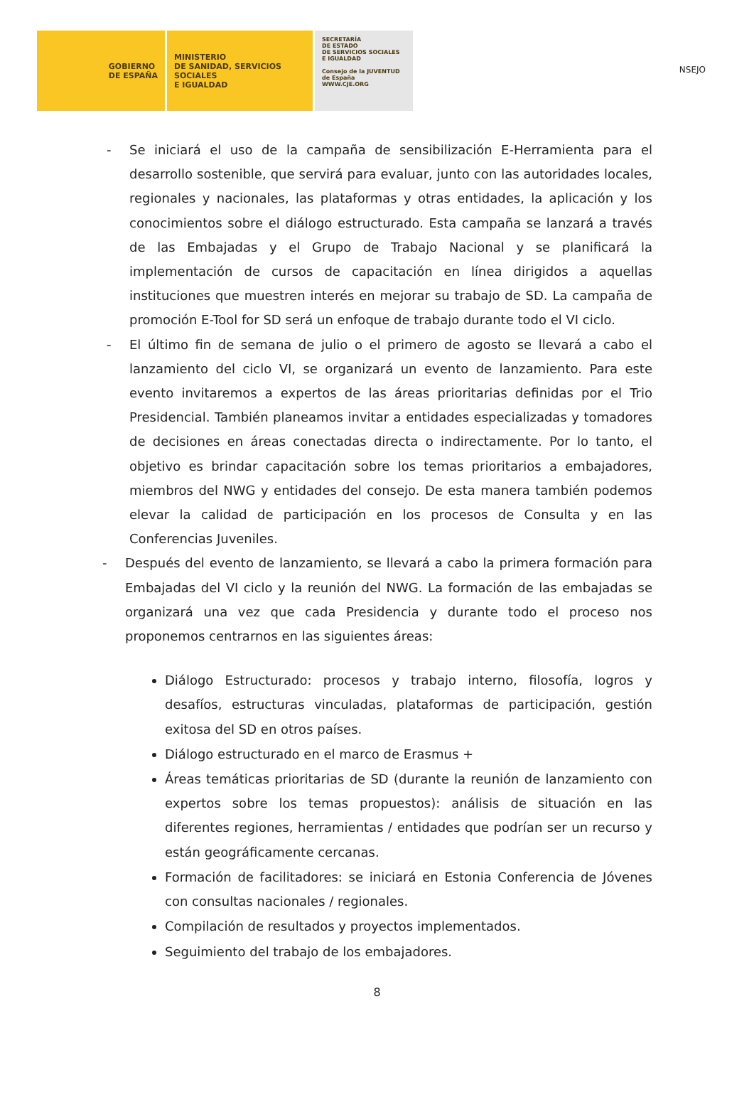NSEJO
GOBIERNO
DE ESPAÑA
MINISTERIO
DE SANIDAD, SERVICIOS SOCIALES
E IGUALDAD
SECRETARÍA
DE ESTADO
DE SERVICIOS SOCIALES
E IGUALDAD
Consejo de la JUVENTUD de España
WWW.CJE.ORG
- Se iniciará el uso de la campaña de sensibilización E-Herramienta para el desarrollo sostenible, que servirá para evaluar, junto con las autoridades locales, regionales y nacionales, las plataformas y otras entidades, la aplicación y los conocimientos sobre el diálogo estructurado. Esta campaña se lanzará a través de las Embajadas y el Grupo de Trabajo Nacional y se planificará la implementación de cursos de capacitación en línea dirigidos a aquellas instituciones que muestren interés en mejorar su trabajo de SD. La campaña de promoción E-Tool for SD será un enfoque de trabajo durante todo el VI ciclo.
- El último fin de semana de julio o el primero de agosto se llevará a cabo el lanzamiento del ciclo VI, se organizará un evento de lanzamiento. Para este evento invitaremos a expertos de las áreas prioritarias definidas por el Trio Presidencial. También planeamos invitar a entidades especializadas y tomadores de decisiones en áreas conectadas directa o indirectamente. Por lo tanto, el objetivo es brindar capacitación sobre los temas prioritarios a embajadores, miembros del NWG y entidades del consejo. De esta manera también podemos elevar la calidad de participación en los procesos de Consulta y en las Conferencias Juveniles.
- Después del evento de lanzamiento, se llevará a cabo la primera formación para Embajadas del VI ciclo y la reunión del NWG. La formación de las embajadas se organizará una vez que cada Presidencia y durante todo el proceso nos proponemos centrarnos en las siguientes áreas:
Diálogo Estructurado: procesos y trabajo interno, filosofía, logros y desafíos, estructuras vinculadas, plataformas de participación, gestión exitosa del SD en otros países.
Diálogo estructurado en el marco de Erasmus +
Áreas temáticas prioritarias de SD (durante la reunión de lanzamiento con expertos sobre los temas propuestos): análisis de situación en las diferentes regiones, herramientas / entidades que podrían ser un recurso y están geográficamente cercanas.
Formación de facilitadores: se iniciará en Estonia Conferencia de Jóvenes con consultas nacionales / regionales.
Compilación de resultados y proyectos implementados.
Seguimiento del trabajo de los embajadores.
8